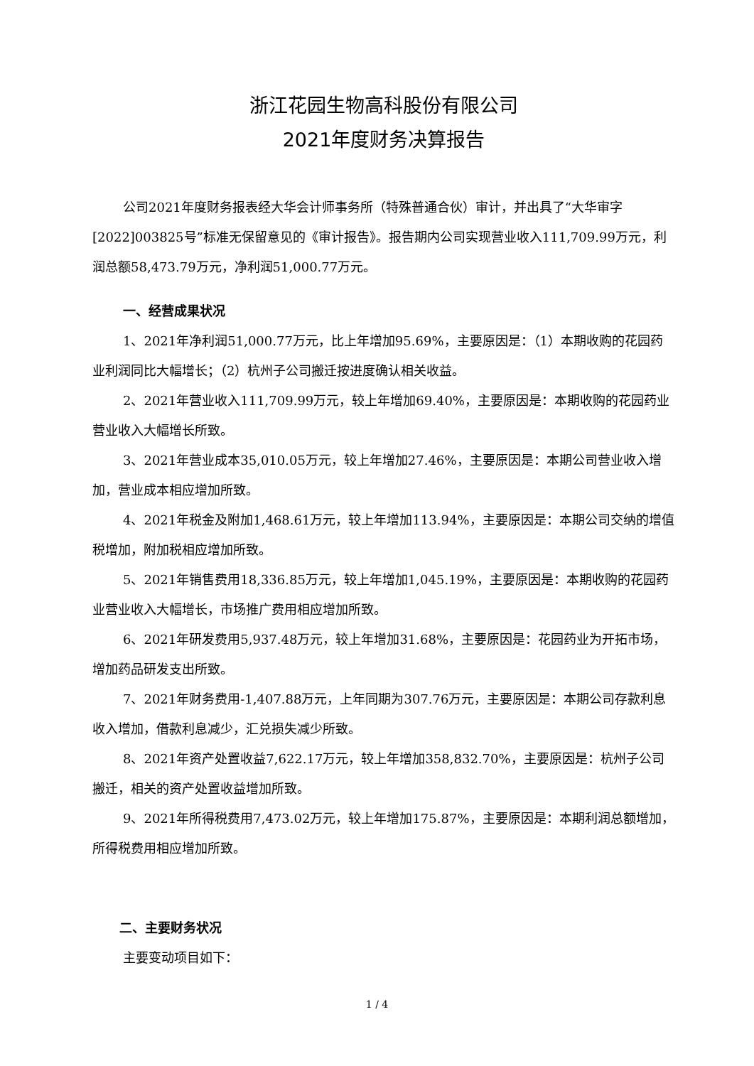浙江花园生物高科股份有限公司
2021年度财务决算报告
公司2021年度财务报表经大华会计师事务所（特殊普通合伙）审计，并出具了“大华审字[2022]003825号”标准无保留意见的《审计报告》。报告期内公司实现营业收入111,709.99万元，利润总额58,473.79万元，净利润51,000.77万元。
一、经营成果状况
1、2021年净利润51,000.77万元，比上年增加95.69%，主要原因是：（1）本期收购的花园药业利润同比大幅增长；（2）杭州子公司搬迁按进度确认相关收益。
2、2021年营业收入111,709.99万元，较上年增加69.40%，主要原因是：本期收购的花园药业营业收入大幅增长所致。
3、2021年营业成本35,010.05万元，较上年增加27.46%，主要原因是：本期公司营业收入增加，营业成本相应增加所致。
4、2021年税金及附加1,468.61万元，较上年增加113.94%，主要原因是：本期公司交纳的增值税增加，附加税相应增加所致。
5、2021年销售费用18,336.85万元，较上年增加1,045.19%，主要原因是：本期收购的花园药业营业收入大幅增长，市场推广费用相应增加所致。
6、2021年研发费用5,937.48万元，较上年增加31.68%，主要原因是：花园药业为开拓市场，增加药品研发支出所致。
7、2021年财务费用-1,407.88万元，上年同期为307.76万元，主要原因是：本期公司存款利息收入增加，借款利息减少，汇兑损失减少所致。
8、2021年资产处置收益7,622.17万元，较上年增加358,832.70%，主要原因是：杭州子公司搬迁，相关的资产处置收益增加所致。
9、2021年所得税费用7,473.02万元，较上年增加175.87%，主要原因是：本期利润总额增加，所得税费用相应增加所致。
二、主要财务状况
主要变动项目如下：
1 / 4